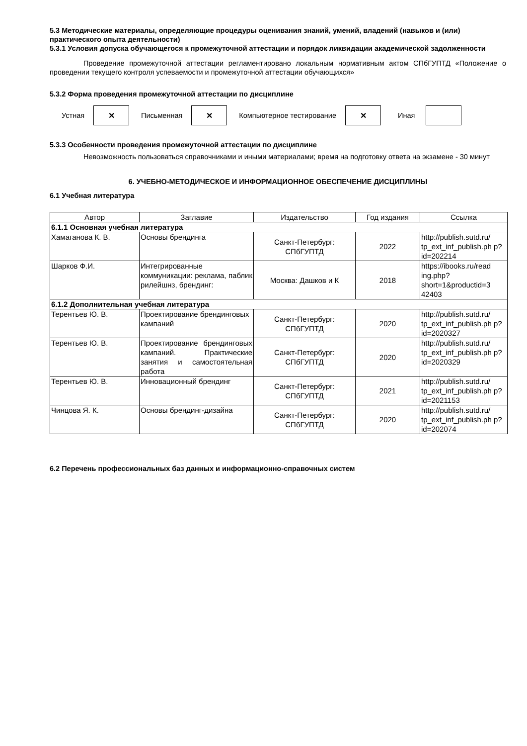5.3 Методические материалы, определяющие процедуры оценивания знаний, умений, владений (навыков и (или) практического опыта деятельности)
5.3.1 Условия допуска обучающегося к промежуточной аттестации и порядок ликвидации академической задолженности
Проведение промежуточной аттестации регламентировано локальным нормативным актом СПбГУПТД «Положение о проведении текущего контроля успеваемости и промежуточной аттестации обучающихся»
5.3.2 Форма проведения промежуточной аттестации по дисциплине
Устная
✕
Письменная
✕
Компьютерное тестирование
✕
Иная
5.3.3 Особенности проведения промежуточной аттестации по дисциплине
Невозможность пользоваться справочниками и иными материалами; время на подготовку ответа на экзамене - 30 минут
6. УЧЕБНО-МЕТОДИЧЕСКОЕ И ИНФОРМАЦИОННОЕ ОБЕСПЕЧЕНИЕ ДИСЦИПЛИНЫ
6.1 Учебная литература
| Автор | Заглавие | Издательство | Год издания | Ссылка |
| --- | --- | --- | --- | --- |
| 6.1.1 Основная учебная литература | | | | |
| Хамаганова К. В. | Основы брендинга | Санкт-Петербург: СПбГУПТД | 2022 | http://publish.sutd.ru/ tp_ext_inf_publish.ph p?id=202214 |
| Шарков Ф.И. | Интегрированные коммуникации: реклама, паблик рилейшнз, брендинг: | Москва: Дашков и К | 2018 | https://ibooks.ru/read ing.php? short=1&productid=3 42403 |
| 6.1.2 Дополнительная учебная литература | | | | |
| Терентьев Ю. В. | Проектирование брендинговых кампаний | Санкт-Петербург: СПбГУПТД | 2020 | http://publish.sutd.ru/ tp_ext_inf_publish.ph p?id=2020327 |
| Терентьев Ю. В. | Проектирование брендинговых кампаний. Практические занятия и самостоятельная работа | Санкт-Петербург: СПбГУПТД | 2020 | http://publish.sutd.ru/ tp_ext_inf_publish.ph p?id=2020329 |
| Терентьев Ю. В. | Инновационный брендинг | Санкт-Петербург: СПбГУПТД | 2021 | http://publish.sutd.ru/ tp_ext_inf_publish.ph p?id=2021153 |
| Чинцова Я. К. | Основы брендинг-дизайна | Санкт-Петербург: СПбГУПТД | 2020 | http://publish.sutd.ru/ tp_ext_inf_publish.ph p?id=202074 |
6.2 Перечень профессиональных баз данных и информационно-справочных систем